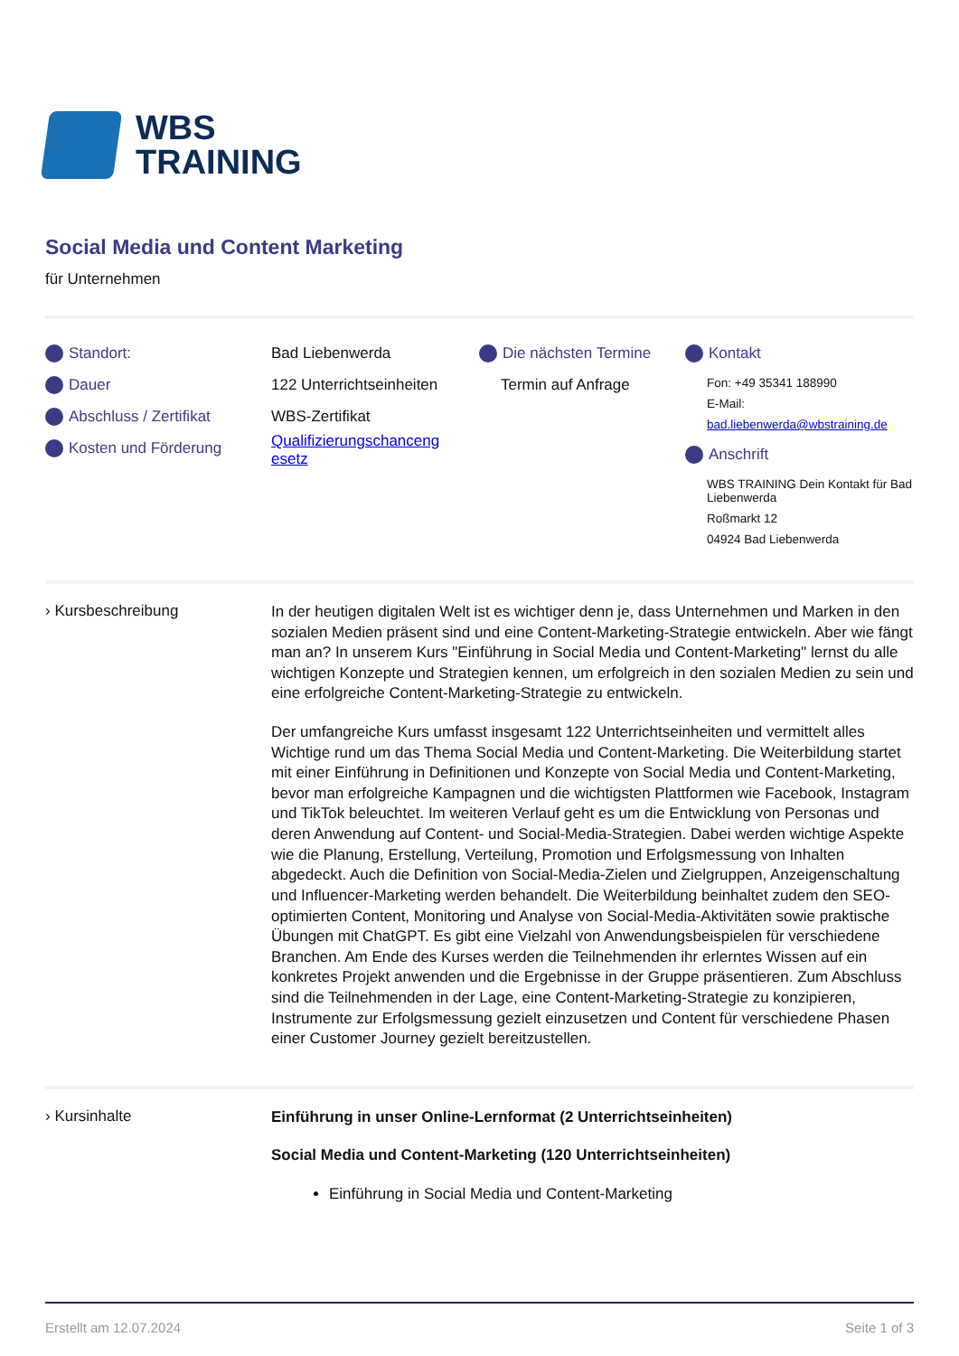WBS
TRAINING
Social Media und Content Marketing
für Unternehmen
Standort:
Dauer
Abschluss / Zertifikat
Kosten und Förderung
Bad Liebenwerda
122 Unterrichtseinheiten
WBS-Zertifikat
Qualifizierungschanceng esetz
Die nächsten Termine
Termin auf Anfrage
Kontakt
Fon: +49 35341 188990
E-Mail:
bad.liebenwerda@wbstraining.de
Anschrift
WBS TRAINING Dein Kontakt für Bad Liebenwerda
Roßmarkt 12
04924 Bad Liebenwerda
› Kursbeschreibung
In der heutigen digitalen Welt ist es wichtiger denn je, dass Unternehmen und Marken in den sozialen Medien präsent sind und eine Content-Marketing-Strategie entwickeln. Aber wie fängt man an? In unserem Kurs "Einführung in Social Media und Content-Marketing" lernst du alle wichtigen Konzepte und Strategien kennen, um erfolgreich in den sozialen Medien zu sein und eine erfolgreiche Content-Marketing-Strategie zu entwickeln.
Der umfangreiche Kurs umfasst insgesamt 122 Unterrichtseinheiten und vermittelt alles Wichtige rund um das Thema Social Media und Content-Marketing. Die Weiterbildung startet mit einer Einführung in Definitionen und Konzepte von Social Media und Content-Marketing, bevor man erfolgreiche Kampagnen und die wichtigsten Plattformen wie Facebook, Instagram und TikTok beleuchtet. Im weiteren Verlauf geht es um die Entwicklung von Personas und deren Anwendung auf Content- und Social-Media-Strategien. Dabei werden wichtige Aspekte wie die Planung, Erstellung, Verteilung, Promotion und Erfolgsmessung von Inhalten abgedeckt. Auch die Definition von Social-Media-Zielen und Zielgruppen, Anzeigenschaltung und Influencer-Marketing werden behandelt. Die Weiterbildung beinhaltet zudem den SEO-optimierten Content, Monitoring und Analyse von Social-Media-Aktivitäten sowie praktische Übungen mit ChatGPT. Es gibt eine Vielzahl von Anwendungsbeispielen für verschiedene Branchen. Am Ende des Kurses werden die Teilnehmenden ihr erlerntes Wissen auf ein konkretes Projekt anwenden und die Ergebnisse in der Gruppe präsentieren. Zum Abschluss sind die Teilnehmenden in der Lage, eine Content-Marketing-Strategie zu konzipieren, Instrumente zur Erfolgsmessung gezielt einzusetzen und Content für verschiedene Phasen einer Customer Journey gezielt bereitzustellen.
› Kursinhalte
Einführung in unser Online-Lernformat (2 Unterrichtseinheiten)
Social Media und Content-Marketing (120 Unterrichtseinheiten)
Einführung in Social Media und Content-Marketing
Erstellt am 12.07.2024 Seite 1 of 3